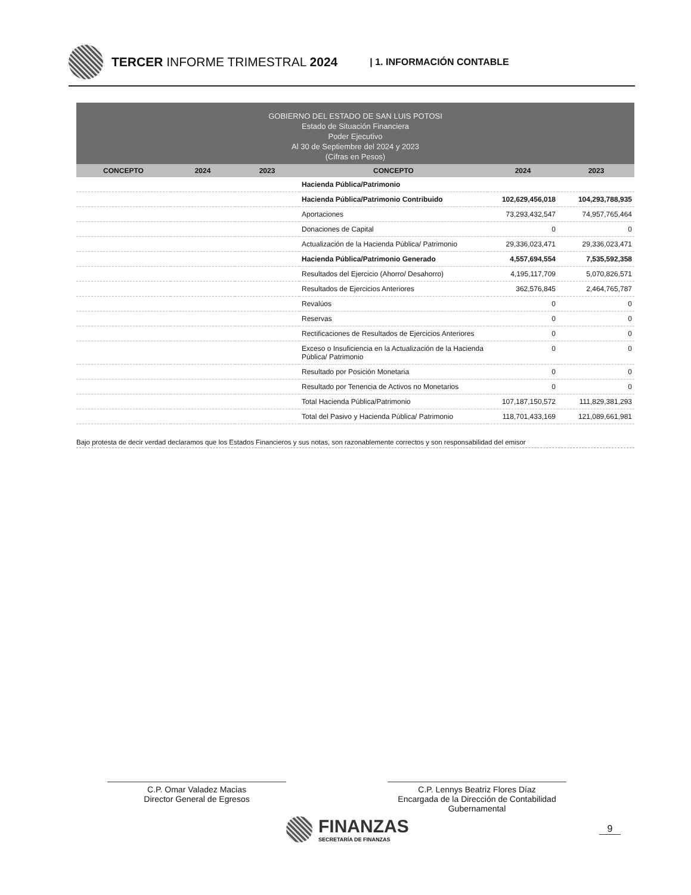TERCER INFORME TRIMESTRAL 2024
| 1. INFORMACIÓN CONTABLE
GOBIERNO DEL ESTADO DE SAN LUIS POTOSI
Estado de Situación Financiera
Poder Ejecutivo
Al 30 de Septiembre del 2024 y 2023
(Cifras en Pesos)
| CONCEPTO | 2024 | 2023 | CONCEPTO | 2024 | 2023 |
| --- | --- | --- | --- | --- | --- |
| | | | Hacienda Pública/Patrimonio | | |
| | | | Hacienda Pública/Patrimonio Contribuido | 102,629,456,018 | 104,293,788,935 |
| | | | Aportaciones | 73,293,432,547 | 74,957,765,464 |
| | | | Donaciones de Capital | 0 | 0 |
| | | | Actualización de la Hacienda Pública/ Patrimonio | 29,336,023,471 | 29,336,023,471 |
| | | | Hacienda Pública/Patrimonio Generado | 4,557,694,554 | 7,535,592,358 |
| | | | Resultados del Ejercicio (Ahorro/ Desahorro) | 4,195,117,709 | 5,070,826,571 |
| | | | Resultados de Ejercicios Anteriores | 362,576,845 | 2,464,765,787 |
| | | | Revalúos | 0 | 0 |
| | | | Reservas | 0 | 0 |
| | | | Rectificaciones de Resultados de Ejercicios Anteriores | 0 | 0 |
| | | | Exceso o Insuficiencia en la Actualización de la Hacienda Pública/ Patrimonio | 0 | 0 |
| | | | Resultado por Posición Monetaria | 0 | 0 |
| | | | Resultado por Tenencia de Activos no Monetarios | 0 | 0 |
| | | | Total Hacienda Pública/Patrimonio | 107,187,150,572 | 111,829,381,293 |
| | | | Total del Pasivo y Hacienda Pública/ Patrimonio | 118,701,433,169 | 121,089,661,981 |
Bajo protesta de decir verdad declaramos que los Estados Financieros y sus notas, son razonablemente correctos y son responsabilidad del emisor
C.P. Omar Valadez Macias
Director General de Egresos
C.P. Lennys Beatriz Flores Díaz
Encargada de la Dirección de Contabilidad Gubernamental
FINANZAS
SECRETARÍA DE FINANZAS
9